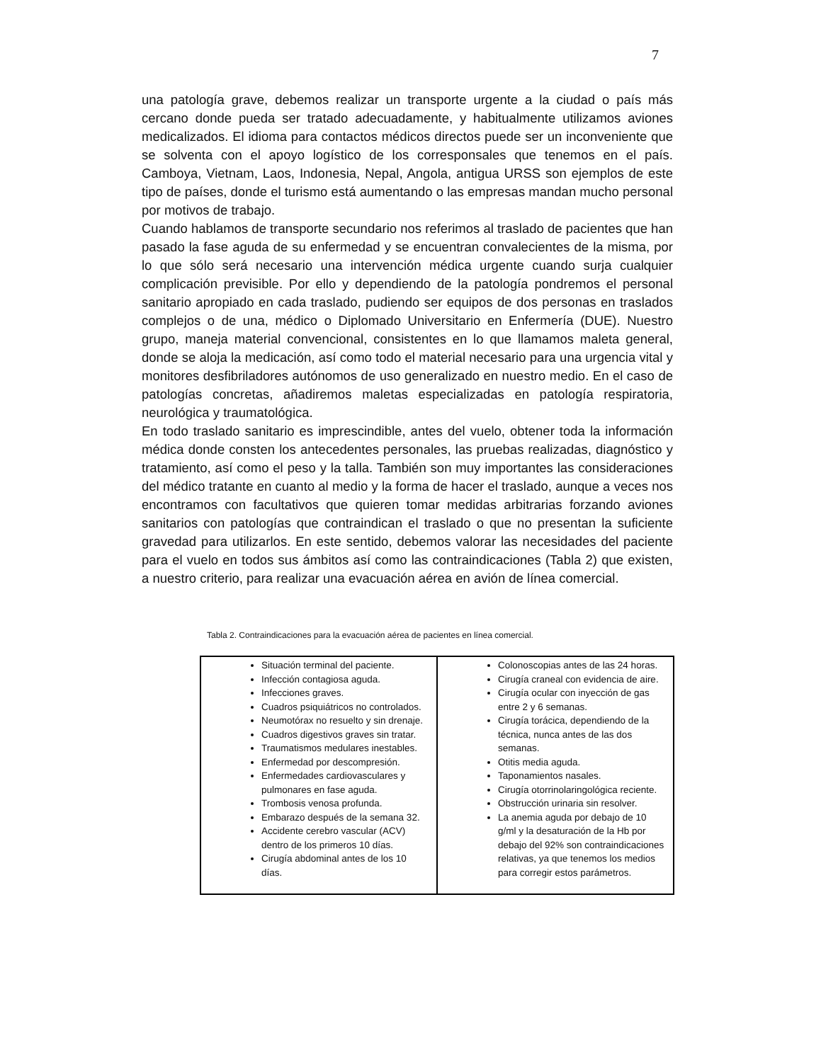7
una patología grave, debemos realizar un transporte urgente a la ciudad o país más cercano donde pueda ser tratado adecuadamente, y habitualmente utilizamos aviones medicalizados. El idioma para contactos médicos directos puede ser un inconveniente que se solventa con el apoyo logístico de los corresponsales que tenemos en el país. Camboya, Vietnam, Laos, Indonesia, Nepal, Angola, antigua URSS son ejemplos de este tipo de países, donde el turismo está aumentando o las empresas mandan mucho personal por motivos de trabajo.
Cuando hablamos de transporte secundario nos referimos al traslado de pacientes que han pasado la fase aguda de su enfermedad y se encuentran convalecientes de la misma, por lo que sólo será necesario una intervención médica urgente cuando surja cualquier complicación previsible. Por ello y dependiendo de la patología pondremos el personal sanitario apropiado en cada traslado, pudiendo ser equipos de dos personas en traslados complejos o de una, médico o Diplomado Universitario en Enfermería (DUE). Nuestro grupo, maneja material convencional, consistentes en lo que llamamos maleta general, donde se aloja la medicación, así como todo el material necesario para una urgencia vital y monitores desfibriladores autónomos de uso generalizado en nuestro medio. En el caso de patologías concretas, añadiremos maletas especializadas en patología respiratoria, neurológica y traumatológica.
En todo traslado sanitario es imprescindible, antes del vuelo, obtener toda la información médica donde consten los antecedentes personales, las pruebas realizadas, diagnóstico y tratamiento, así como el peso y la talla. También son muy importantes las consideraciones del médico tratante en cuanto al medio y la forma de hacer el traslado, aunque a veces nos encontramos con facultativos que quieren tomar medidas arbitrarias forzando aviones sanitarios con patologías que contraindican el traslado o que no presentan la suficiente gravedad para utilizarlos. En este sentido, debemos valorar las necesidades del paciente para el vuelo en todos sus ámbitos así como las contraindicaciones (Tabla 2) que existen, a nuestro criterio, para realizar una evacuación aérea en avión de línea comercial.
Tabla 2. Contraindicaciones para la evacuación aérea de pacientes en línea comercial.
| Situación terminal del paciente. Infección contagiosa aguda. Infecciones graves. Cuadros psiquiátricos no controlados. Neumotórax no resuelto y sin drenaje. Cuadros digestivos graves sin tratar. Traumatismos medulares inestables. Enfermedad por descompresión. Enfermedades cardiovasculares y pulmonares en fase aguda. Trombosis venosa profunda. Embarazo después de la semana 32. Accidente cerebro vascular (ACV) dentro de los primeros 10 días. Cirugía abdominal antes de los 10 días. | Colonoscopias antes de las 24 horas. Cirugía craneal con evidencia de aire. Cirugía ocular con inyección de gas entre 2 y 6 semanas. Cirugía torácica, dependiendo de la técnica, nunca antes de las dos semanas. Otitis media aguda. Taponamientos nasales. Cirugía otorrinolaringológica reciente. Obstrucción urinaria sin resolver. La anemia aguda por debajo de 10 g/ml y la desaturación de la Hb por debajo del 92% son contraindicaciones relativas, ya que tenemos los medios para corregir estos parámetros. |